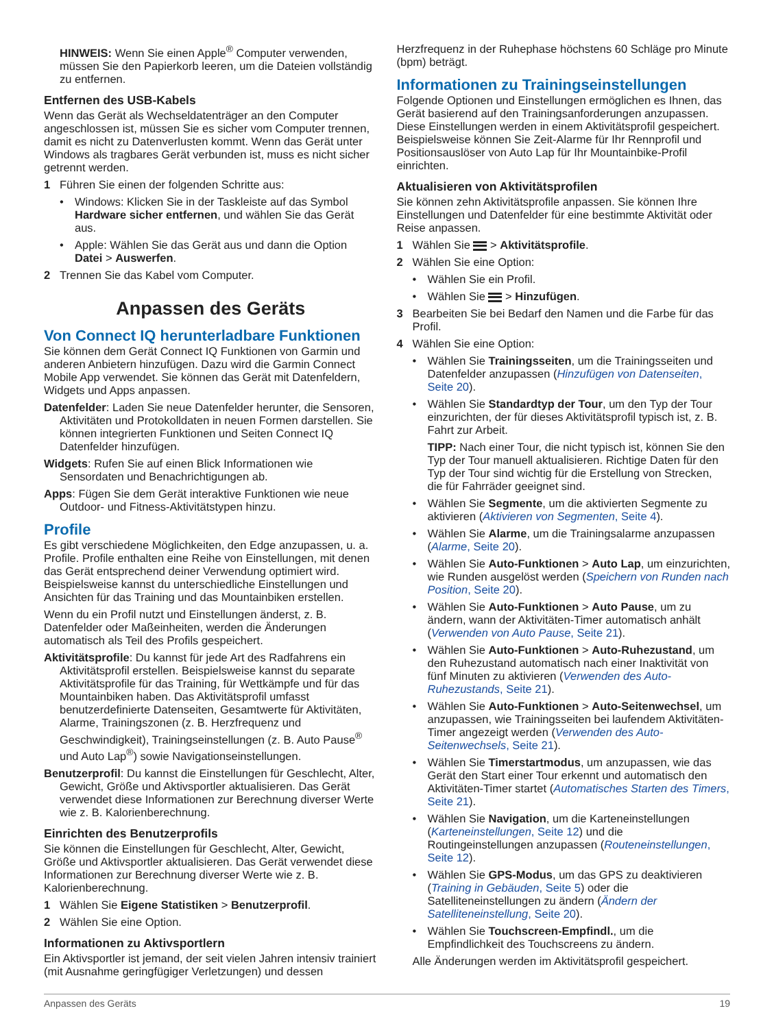HINWEIS: Wenn Sie einen Apple<sup>®</sup> Computer verwenden, müssen Sie den Papierkorb leeren, um die Dateien vollständig zu entfernen.
Entfernen des USB-Kabels
Wenn das Gerät als Wechseldatenträger an den Computer angeschlossen ist, müssen Sie es sicher vom Computer trennen, damit es nicht zu Datenverlusten kommt. Wenn das Gerät unter Windows als tragbares Gerät verbunden ist, muss es nicht sicher getrennt werden.
1 Führen Sie einen der folgenden Schritte aus:
• Windows: Klicken Sie in der Taskleiste auf das Symbol Hardware sicher entfernen, und wählen Sie das Gerät aus.
• Apple: Wählen Sie das Gerät aus und dann die Option Datei > Auswerfen.
2 Trennen Sie das Kabel vom Computer.
Anpassen des Geräts
Von Connect IQ herunterladbare Funktionen
Sie können dem Gerät Connect IQ Funktionen von Garmin und anderen Anbietern hinzufügen. Dazu wird die Garmin Connect Mobile App verwendet. Sie können das Gerät mit Datenfeldern, Widgets und Apps anpassen.
Datenfelder: Laden Sie neue Datenfelder herunter, die Sensoren, Aktivitäten und Protokolldaten in neuen Formen darstellen. Sie können integrierten Funktionen und Seiten Connect IQ Datenfelder hinzufügen.
Widgets: Rufen Sie auf einen Blick Informationen wie Sensordaten und Benachrichtigungen ab.
Apps: Fügen Sie dem Gerät interaktive Funktionen wie neue Outdoor- und Fitness-Aktivitätstypen hinzu.
Profile
Es gibt verschiedene Möglichkeiten, den Edge anzupassen, u. a. Profile. Profile enthalten eine Reihe von Einstellungen, mit denen das Gerät entsprechend deiner Verwendung optimiert wird. Beispielsweise kannst du unterschiedliche Einstellungen und Ansichten für das Training und das Mountainbiken erstellen.
Wenn du ein Profil nutzt und Einstellungen änderst, z. B. Datenfelder oder Maßeinheiten, werden die Änderungen automatisch als Teil des Profils gespeichert.
Aktivitätsprofile: Du kannst für jede Art des Radfahrens ein Aktivitätsprofil erstellen. Beispielsweise kannst du separate Aktivitätsprofile für das Training, für Wettkämpfe und für das Mountainbiken haben. Das Aktivitätsprofil umfasst benutzerdefinierte Datenseiten, Gesamtwerte für Aktivitäten, Alarme, Trainingszonen (z. B. Herzfrequenz und Geschwindigkeit), Trainingseinstellungen (z. B. Auto Pause<sup>®</sup> und Auto Lap<sup>®</sup>) sowie Navigationseinstellungen.
Benutzerprofil: Du kannst die Einstellungen für Geschlecht, Alter, Gewicht, Größe und Aktivsportler aktualisieren. Das Gerät verwendet diese Informationen zur Berechnung diverser Werte wie z. B. Kalorienberechnung.
Einrichten des Benutzerprofils
Sie können die Einstellungen für Geschlecht, Alter, Gewicht, Größe und Aktivsportler aktualisieren. Das Gerät verwendet diese Informationen zur Berechnung diverser Werte wie z. B. Kalorienberechnung.
1 Wählen Sie Eigene Statistiken > Benutzerprofil.
2 Wählen Sie eine Option.
Informationen zu Aktivsportlern
Ein Aktivsportler ist jemand, der seit vielen Jahren intensiv trainiert (mit Ausnahme geringfügiger Verletzungen) und dessen
Herzfrequenz in der Ruhephase höchstens 60 Schläge pro Minute (bpm) beträgt.
Informationen zu Trainingseinstellungen
Folgende Optionen und Einstellungen ermöglichen es Ihnen, das Gerät basierend auf den Trainingsanforderungen anzupassen. Diese Einstellungen werden in einem Aktivitätsprofil gespeichert. Beispielsweise können Sie Zeit-Alarme für Ihr Rennprofil und Positionsauslöser von Auto Lap für Ihr Mountainbike-Profil einrichten.
Aktualisieren von Aktivitätsprofilen
Sie können zehn Aktivitätsprofile anpassen. Sie können Ihre Einstellungen und Datenfelder für eine bestimmte Aktivität oder Reise anpassen.
1 Wählen Sie > Aktivitätsprofile.
2 Wählen Sie eine Option:
• Wählen Sie ein Profil.
• Wählen Sie > Hinzufügen.
3 Bearbeiten Sie bei Bedarf den Namen und die Farbe für das Profil.
4 Wählen Sie eine Option:
• Wählen Sie Trainingsseiten, um die Trainingsseiten und Datenfelder anzupassen (Hinzufügen von Datenseiten, Seite 20).
• Wählen Sie Standardtyp der Tour, um den Typ der Tour einzurichten, der für dieses Aktivitätsprofil typisch ist, z. B. Fahrt zur Arbeit.
TIPP: Nach einer Tour, die nicht typisch ist, können Sie den Typ der Tour manuell aktualisieren. Richtige Daten für den Typ der Tour sind wichtig für die Erstellung von Strecken, die für Fahrräder geeignet sind.
• Wählen Sie Segmente, um die aktivierten Segmente zu aktivieren (Aktivieren von Segmenten, Seite 4).
• Wählen Sie Alarme, um die Trainingsalarme anzupassen (Alarme, Seite 20).
• Wählen Sie Auto-Funktionen > Auto Lap, um einzurichten, wie Runden ausgelöst werden (Speichern von Runden nach Position, Seite 20).
• Wählen Sie Auto-Funktionen > Auto Pause, um zu ändern, wann der Aktivitäten-Timer automatisch anhält (Verwenden von Auto Pause, Seite 21).
• Wählen Sie Auto-Funktionen > Auto-Ruhezustand, um den Ruhezustand automatisch nach einer Inaktivität von fünf Minuten zu aktivieren (Verwenden des Auto-Ruhezustands, Seite 21).
• Wählen Sie Auto-Funktionen > Auto-Seitenwechsel, um anzupassen, wie Trainingsseiten bei laufendem Aktivitäten-Timer angezeigt werden (Verwenden des Auto-Seitenwechsels, Seite 21).
• Wählen Sie Timerstartmodus, um anzupassen, wie das Gerät den Start einer Tour erkennt und automatisch den Aktivitäten-Timer startet (Automatisches Starten des Timers, Seite 21).
• Wählen Sie Navigation, um die Karteneinstellungen (Karteneinstellungen, Seite 12) und die Routingeinstellungen anzupassen (Routeneinstellungen, Seite 12).
• Wählen Sie GPS-Modus, um das GPS zu deaktivieren (Training in Gebäuden, Seite 5) oder die Satelliteneinstellungen zu ändern (Ändern der Satelliteneinstellung, Seite 20).
• Wählen Sie Touchscreen-Empfindl., um die Empfindlichkeit des Touchscreens zu ändern.
Alle Änderungen werden im Aktivitätsprofil gespeichert.
Anpassen des Geräts 19